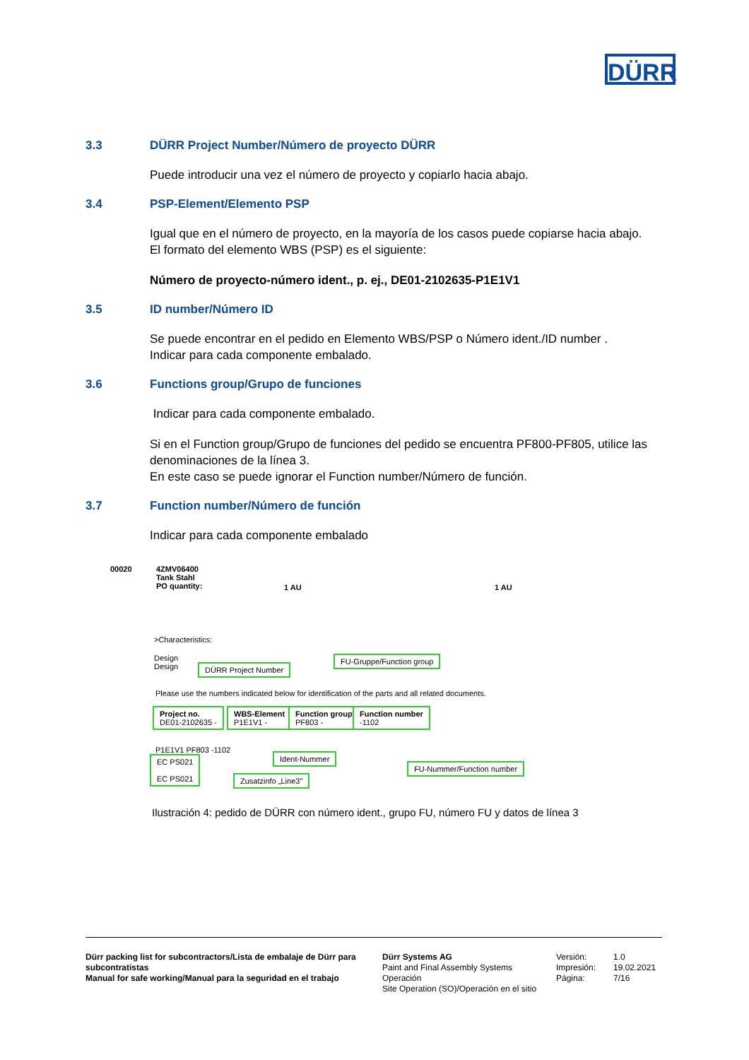DÜRR
3.3 DÜRR Project Number/Número de proyecto DÜRR
Puede introducir una vez el número de proyecto y copiarlo hacia abajo.
3.4 PSP-Element/Elemento PSP
Igual que en el número de proyecto, en la mayoría de los casos puede copiarse hacia abajo.
El formato del elemento WBS (PSP) es el siguiente:
Número de proyecto-número ident., p. ej., DE01-2102635-P1E1V1
3.5 ID number/Número ID
Se puede encontrar en el pedido en Elemento WBS/PSP o Número ident./ID number .
Indicar para cada componente embalado.
3.6 Functions group/Grupo de funciones
Indicar para cada componente embalado.
Si en el Function group/Grupo de funciones del pedido se encuentra PF800-PF805, utilice las denominaciones de la línea 3.
En este caso se puede ignorar el Function number/Número de función.
3.7 Function number/Número de función
Indicar para cada componente embalado
00020
4ZMV06400
Tank Stahl
PO quantity:
1 AU 1 AU
>Characteristics:
Design
Design
DÜRR Project Number
FU-Gruppe/Function group
Please use the numbers indicated below for identification of the parts and all related documents.
Project no.
DE01-2102635 -
WBS-Element
P1E1V1 -
Function group
PF803 -
Function number
-1102
P1E1V1 PF803 -1102
EC PS021
EC PS021
Ident-Nummer
Zusatzinfo „Line3"
FU-Nummer/Function number
Ilustración 4: pedido de DÜRR con número ident., grupo FU, número FU y datos de línea 3
Dürr packing list for subcontractors/Lista de embalaje de Dürr para subcontratistas
Manual for safe working/Manual para la seguridad en el trabajo
Dürr Systems AG
Paint and Final Assembly Systems
Operación
Site Operation (SO)/Operación en el sitio
Versión:
Impresión:
Página:
1.0
19.02.2021
7/16